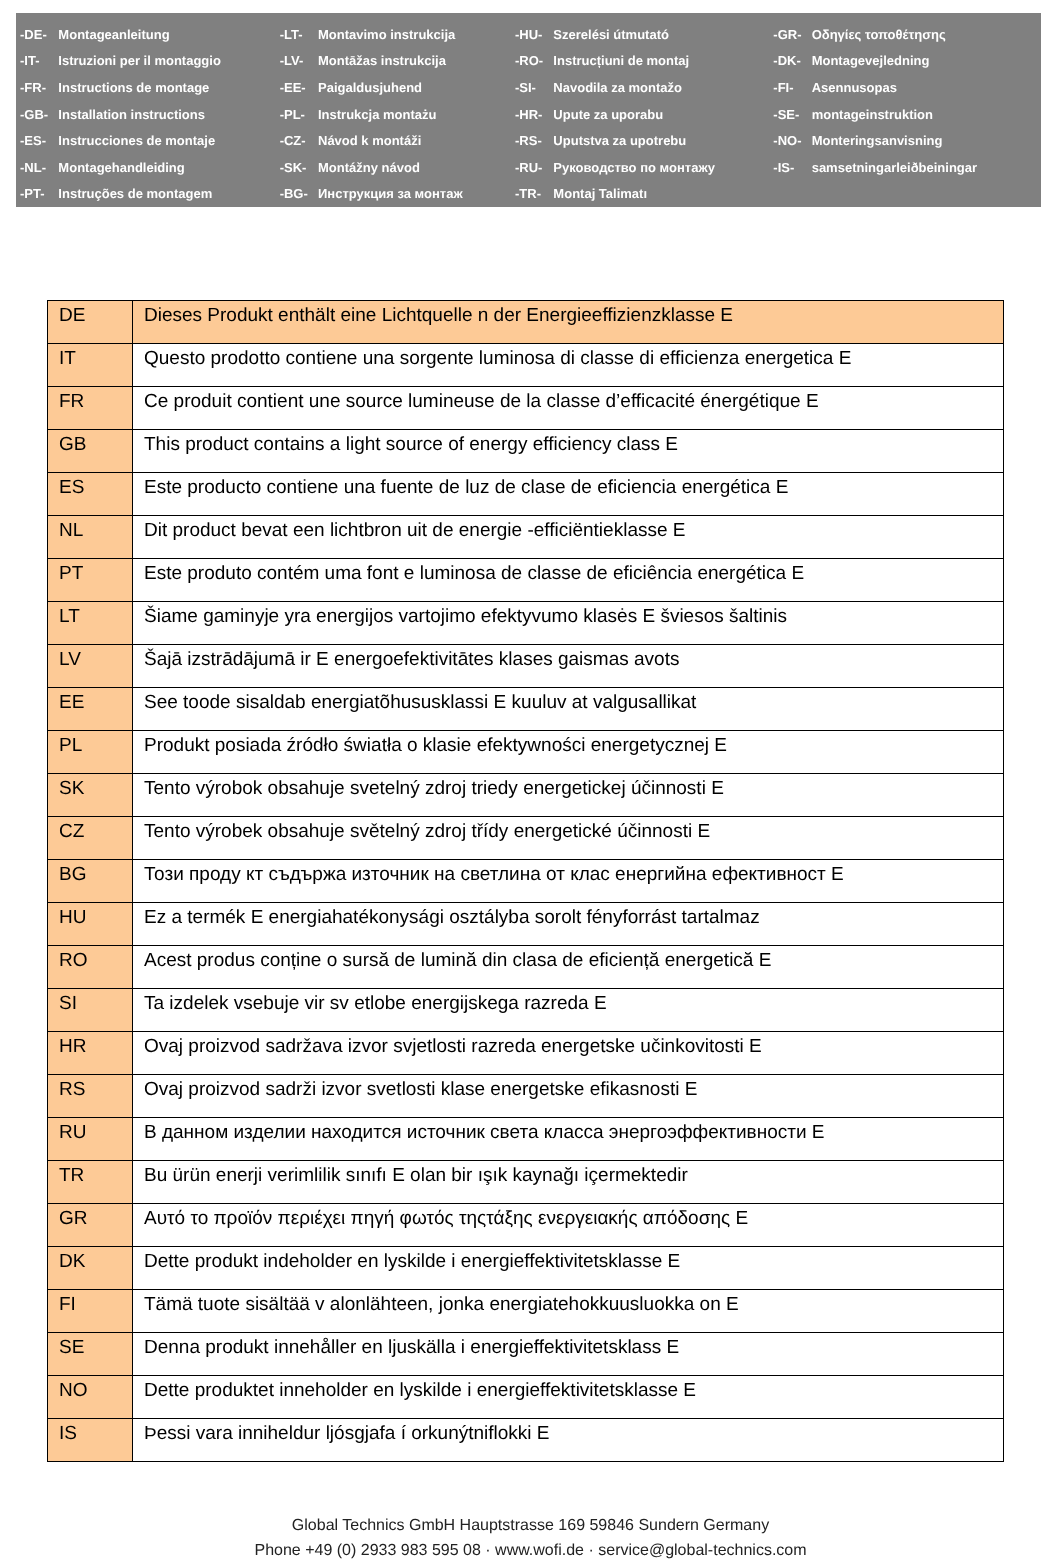| -DE- | Montageanleitung | -LT- | Montavimo instrukcija | -HU- | Szerelési útmutató | -GR- | Οδηγίες τοποθέτησης |
| -IT- | Istruzioni per il montaggio | -LV- | Montāžas instrukcija | -RO- | Instrucțiuni de montaj | -DK- | Montagevejledning |
| -FR- | Instructions de montage | -EE- | Paigaldusjuhend | -SI- | Navodila za montažo | -FI- | Asennusopas |
| -GB- | Installation instructions | -PL- | Instrukcja montażu | -HR- | Upute za uporabu | -SE- | montageinstruktion |
| -ES- | Instrucciones de montaje | -CZ- | Návod k montáži | -RS- | Uputstva za upotrebu | -NO- | Monteringsanvisning |
| -NL- | Montagehandleiding | -SK- | Montážny návod | -RU- | Руководство по монтажу | -IS- | samsetningarleiðbeiningar |
| -PT- | Instruções de montagem | -BG- | Инструкция за монтаж | -TR- | Montaj Talimatı | | |
| DE | Dieses Produkt enthält eine Lichtquelle n der Energieeffizienzklasse E |
| IT | Questo prodotto contiene una sorgente luminosa di classe di efficienza energetica E |
| FR | Ce produit contient une source lumineuse de la classe d’efficacité énergétique E |
| GB | This product contains a light source of energy efficiency class E |
| ES | Este producto contiene una fuente de luz de clase de eficiencia energética E |
| NL | Dit product bevat een lichtbron uit de energie -efficiëntieklasse E |
| PT | Este produto contém uma font e luminosa de classe de eficiência energética E |
| LT | Šiame gaminyje yra energijos vartojimo efektyvumo klasės E šviesos šaltinis |
| LV | Šajā izstrādājumā ir E energoefektivitātes klases gaismas avots |
| EE | See toode sisaldab energiatõhususklassi E kuuluv at valgusallikat |
| PL | Produkt posiada źródło światła o klasie efektywności energetycznej E |
| SK | Tento výrobok obsahuje svetelný zdroj triedy energetickej účinnosti E |
| CZ | Tento výrobek obsahuje světelný zdroj třídy energetické účinnosti E |
| BG | Този проду кт съдържа източник на светлина от клас енергийна ефективност E |
| HU | Ez a termék E energiahatékonysági osztályba sorolt fényforrást tartalmaz |
| RO | Acest produs conține o sursă de lumină din clasa de eficiență energetică E |
| SI | Ta izdelek vsebuje vir sv etlobe energijskega razreda E |
| HR | Ovaj proizvod sadržava izvor svjetlosti razreda energetske učinkovitosti E |
| RS | Ovaj proizvod sadrži izvor svetlosti klase energetske efikasnosti E |
| RU | В данном изделии находится источник света класса энергоэффективности E |
| TR | Bu ürün enerji verimlilik sınıfı E olan bir ışık kaynağı içermektedir |
| GR | Αυτό το προϊόν περιέχει πηγή φωτός τηςτάξης ενεργειακής απόδοσης E |
| DK | Dette produkt indeholder en lyskilde i energieffektivitetsklasse E |
| FI | Tämä tuote sisältää v alonlähteen, jonka energiatehokkuusluokka on E |
| SE | Denna produkt innehåller en ljuskälla i energieffektivitetsklass E |
| NO | Dette produktet inneholder en lyskilde i energieffektivitetsklasse E |
| IS | Þessi vara inniheldur ljósgjafa í orkunýtniflokki E |
Global Technics GmbH Hauptstrasse 169 59846 Sundern Germany
Phone +49 (0) 2933 983 595 08 · www.wofi.de · service@global-technics.com